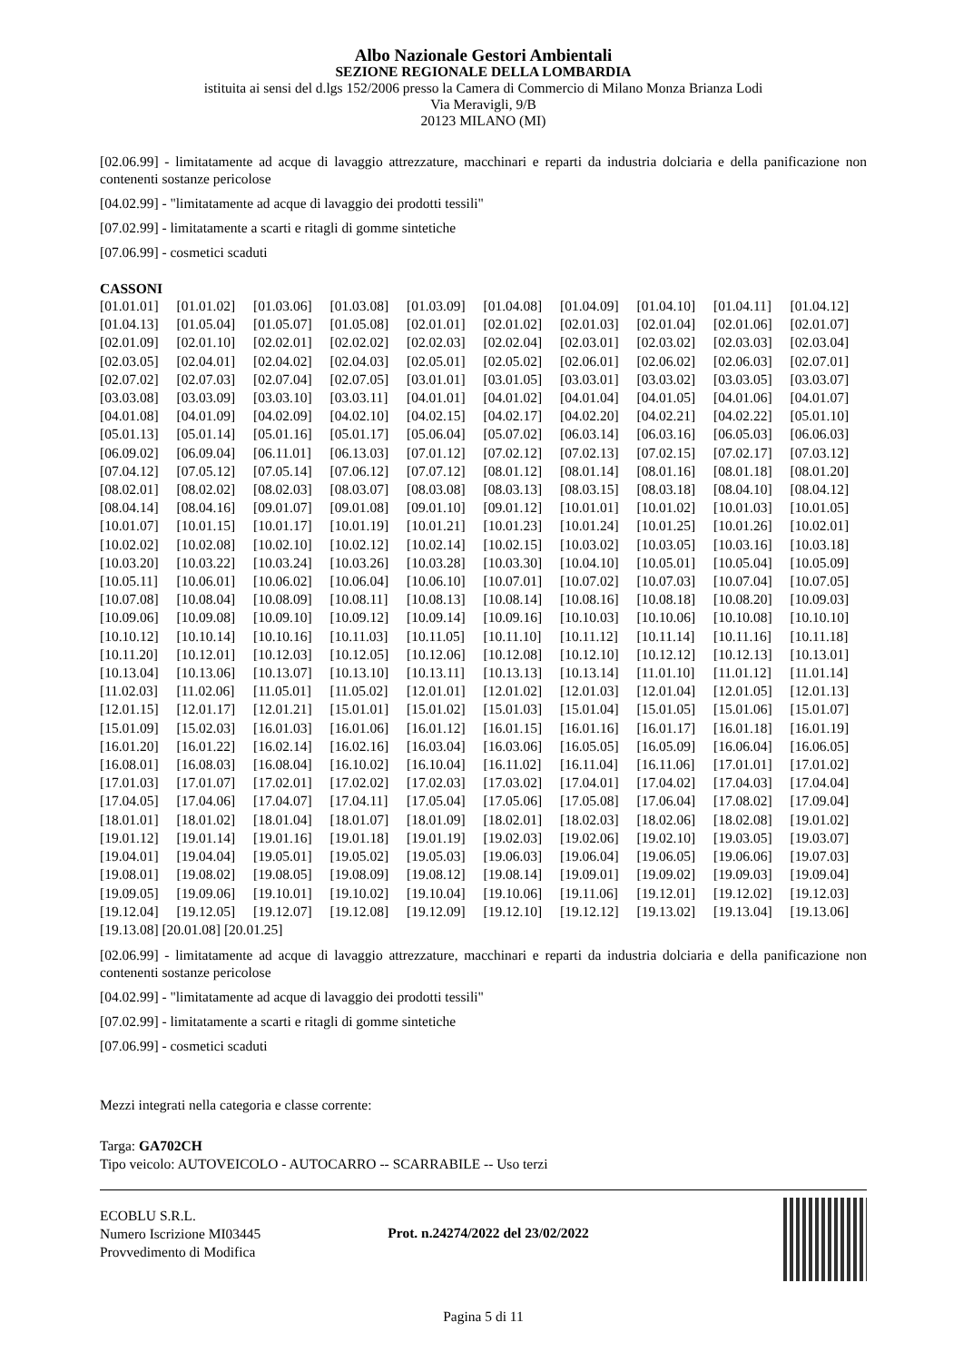Albo Nazionale Gestori Ambientali
SEZIONE REGIONALE DELLA LOMBARDIA
istituita ai sensi del d.lgs 152/2006 presso la Camera di Commercio di Milano Monza Brianza Lodi
Via Meravigli, 9/B
20123 MILANO (MI)
[02.06.99] - limitatamente ad acque di lavaggio attrezzature, macchinari e reparti da industria dolciaria e della panificazione non contenenti sostanze pericolose
[04.02.99] - "limitatamente ad acque di lavaggio dei prodotti tessili"
[07.02.99] - limitatamente a scarti e ritagli di gomme sintetiche
[07.06.99] - cosmetici scaduti
CASSONI
| [01.01.01] | [01.01.02] | [01.03.06] | [01.03.08] | [01.03.09] | [01.04.08] | [01.04.09] | [01.04.10] | [01.04.11] | [01.04.12] |
| [01.04.13] | [01.05.04] | [01.05.07] | [01.05.08] | [02.01.01] | [02.01.02] | [02.01.03] | [02.01.04] | [02.01.06] | [02.01.07] |
| [02.01.09] | [02.01.10] | [02.02.01] | [02.02.02] | [02.02.03] | [02.02.04] | [02.03.01] | [02.03.02] | [02.03.03] | [02.03.04] |
| [02.03.05] | [02.04.01] | [02.04.02] | [02.04.03] | [02.05.01] | [02.05.02] | [02.06.01] | [02.06.02] | [02.06.03] | [02.07.01] |
| [02.07.02] | [02.07.03] | [02.07.04] | [02.07.05] | [03.01.01] | [03.01.05] | [03.03.01] | [03.03.02] | [03.03.05] | [03.03.07] |
| [03.03.08] | [03.03.09] | [03.03.10] | [03.03.11] | [04.01.01] | [04.01.02] | [04.01.04] | [04.01.05] | [04.01.06] | [04.01.07] |
| [04.01.08] | [04.01.09] | [04.02.09] | [04.02.10] | [04.02.15] | [04.02.17] | [04.02.20] | [04.02.21] | [04.02.22] | [05.01.10] |
| [05.01.13] | [05.01.14] | [05.01.16] | [05.01.17] | [05.06.04] | [05.07.02] | [06.03.14] | [06.03.16] | [06.05.03] | [06.06.03] |
| [06.09.02] | [06.09.04] | [06.11.01] | [06.13.03] | [07.01.12] | [07.02.12] | [07.02.13] | [07.02.15] | [07.02.17] | [07.03.12] |
| [07.04.12] | [07.05.12] | [07.05.14] | [07.06.12] | [07.07.12] | [08.01.12] | [08.01.14] | [08.01.16] | [08.01.18] | [08.01.20] |
| [08.02.01] | [08.02.02] | [08.02.03] | [08.03.07] | [08.03.08] | [08.03.13] | [08.03.15] | [08.03.18] | [08.04.10] | [08.04.12] |
| [08.04.14] | [08.04.16] | [09.01.07] | [09.01.08] | [09.01.10] | [09.01.12] | [10.01.01] | [10.01.02] | [10.01.03] | [10.01.05] |
| [10.01.07] | [10.01.15] | [10.01.17] | [10.01.19] | [10.01.21] | [10.01.23] | [10.01.24] | [10.01.25] | [10.01.26] | [10.02.01] |
| [10.02.02] | [10.02.08] | [10.02.10] | [10.02.12] | [10.02.14] | [10.02.15] | [10.03.02] | [10.03.05] | [10.03.16] | [10.03.18] |
| [10.03.20] | [10.03.22] | [10.03.24] | [10.03.26] | [10.03.28] | [10.03.30] | [10.04.10] | [10.05.01] | [10.05.04] | [10.05.09] |
| [10.05.11] | [10.06.01] | [10.06.02] | [10.06.04] | [10.06.10] | [10.07.01] | [10.07.02] | [10.07.03] | [10.07.04] | [10.07.05] |
| [10.07.08] | [10.08.04] | [10.08.09] | [10.08.11] | [10.08.13] | [10.08.14] | [10.08.16] | [10.08.18] | [10.08.20] | [10.09.03] |
| [10.09.06] | [10.09.08] | [10.09.10] | [10.09.12] | [10.09.14] | [10.09.16] | [10.10.03] | [10.10.06] | [10.10.08] | [10.10.10] |
| [10.10.12] | [10.10.14] | [10.10.16] | [10.11.03] | [10.11.05] | [10.11.10] | [10.11.12] | [10.11.14] | [10.11.16] | [10.11.18] |
| [10.11.20] | [10.12.01] | [10.12.03] | [10.12.05] | [10.12.06] | [10.12.08] | [10.12.10] | [10.12.12] | [10.12.13] | [10.13.01] |
| [10.13.04] | [10.13.06] | [10.13.07] | [10.13.10] | [10.13.11] | [10.13.13] | [10.13.14] | [11.01.10] | [11.01.12] | [11.01.14] |
| [11.02.03] | [11.02.06] | [11.05.01] | [11.05.02] | [12.01.01] | [12.01.02] | [12.01.03] | [12.01.04] | [12.01.05] | [12.01.13] |
| [12.01.15] | [12.01.17] | [12.01.21] | [15.01.01] | [15.01.02] | [15.01.03] | [15.01.04] | [15.01.05] | [15.01.06] | [15.01.07] |
| [15.01.09] | [15.02.03] | [16.01.03] | [16.01.06] | [16.01.12] | [16.01.15] | [16.01.16] | [16.01.17] | [16.01.18] | [16.01.19] |
| [16.01.20] | [16.01.22] | [16.02.14] | [16.02.16] | [16.03.04] | [16.03.06] | [16.05.05] | [16.05.09] | [16.06.04] | [16.06.05] |
| [16.08.01] | [16.08.03] | [16.08.04] | [16.10.02] | [16.10.04] | [16.11.02] | [16.11.04] | [16.11.06] | [17.01.01] | [17.01.02] |
| [17.01.03] | [17.01.07] | [17.02.01] | [17.02.02] | [17.02.03] | [17.03.02] | [17.04.01] | [17.04.02] | [17.04.03] | [17.04.04] |
| [17.04.05] | [17.04.06] | [17.04.07] | [17.04.11] | [17.05.04] | [17.05.06] | [17.05.08] | [17.06.04] | [17.08.02] | [17.09.04] |
| [18.01.01] | [18.01.02] | [18.01.04] | [18.01.07] | [18.01.09] | [18.02.01] | [18.02.03] | [18.02.06] | [18.02.08] | [19.01.02] |
| [19.01.12] | [19.01.14] | [19.01.16] | [19.01.18] | [19.01.19] | [19.02.03] | [19.02.06] | [19.02.10] | [19.03.05] | [19.03.07] |
| [19.04.01] | [19.04.04] | [19.05.01] | [19.05.02] | [19.05.03] | [19.06.03] | [19.06.04] | [19.06.05] | [19.06.06] | [19.07.03] |
| [19.08.01] | [19.08.02] | [19.08.05] | [19.08.09] | [19.08.12] | [19.08.14] | [19.09.01] | [19.09.02] | [19.09.03] | [19.09.04] |
| [19.09.05] | [19.09.06] | [19.10.01] | [19.10.02] | [19.10.04] | [19.10.06] | [19.11.06] | [19.12.01] | [19.12.02] | [19.12.03] |
| [19.12.04] | [19.12.05] | [19.12.07] | [19.12.08] | [19.12.09] | [19.12.10] | [19.12.12] | [19.13.02] | [19.13.04] | [19.13.06] |
| [19.13.08] [20.01.08] [20.01.25] | | | | | | | | | |
[02.06.99] - limitatamente ad acque di lavaggio attrezzature, macchinari e reparti da industria dolciaria e della panificazione non contenenti sostanze pericolose
[04.02.99] - "limitatamente ad acque di lavaggio dei prodotti tessili"
[07.02.99] - limitatamente a scarti e ritagli di gomme sintetiche
[07.06.99] - cosmetici scaduti
Mezzi integrati nella categoria e classe corrente:
Targa: GA702CH
Tipo veicolo: AUTOVEICOLO - AUTOCARRO -- SCARRABILE -- Uso terzi
ECOBLU S.R.L.
Numero Iscrizione MI03445
Provvedimento di Modifica
Prot. n.24274/2022 del 23/02/2022
Pagina 5 di 11